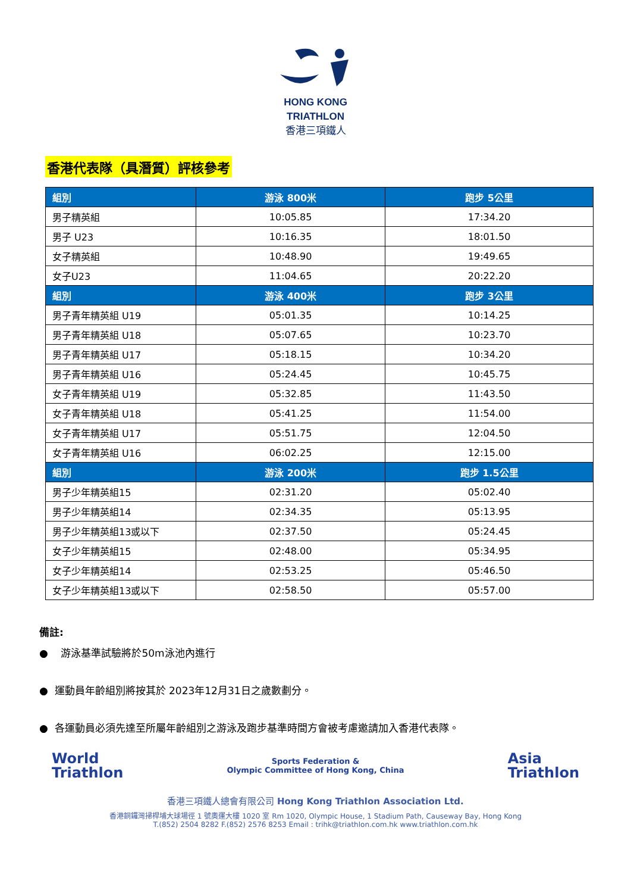HONG KONG
TRIATHLON
香港三項鐵人
香港代表隊（具潛質）評核參考
| 組別 | 游泳 800米 | 跑步 5公里 |
| --- | --- | --- |
| 男子精英組 | 10:05.85 | 17:34.20 |
| 男子 U23 | 10:16.35 | 18:01.50 |
| 女子精英組 | 10:48.90 | 19:49.65 |
| 女子U23 | 11:04.65 | 20:22.20 |
| 組別 | 游泳 400米 | 跑步 3公里 |
| 男子青年精英組 U19 | 05:01.35 | 10:14.25 |
| 男子青年精英組 U18 | 05:07.65 | 10:23.70 |
| 男子青年精英組 U17 | 05:18.15 | 10:34.20 |
| 男子青年精英組 U16 | 05:24.45 | 10:45.75 |
| 女子青年精英組 U19 | 05:32.85 | 11:43.50 |
| 女子青年精英組 U18 | 05:41.25 | 11:54.00 |
| 女子青年精英組 U17 | 05:51.75 | 12:04.50 |
| 女子青年精英組 U16 | 06:02.25 | 12:15.00 |
| 組別 | 游泳 200米 | 跑步 1.5公里 |
| 男子少年精英組15 | 02:31.20 | 05:02.40 |
| 男子少年精英組14 | 02:34.35 | 05:13.95 |
| 男子少年精英組13或以下 | 02:37.50 | 05:24.45 |
| 女子少年精英組15 | 02:48.00 | 05:34.95 |
| 女子少年精英組14 | 02:53.25 | 05:46.50 |
| 女子少年精英組13或以下 | 02:58.50 | 05:57.00 |
備註:
● 游泳基準試驗將於50m泳池內進行
● 運動員年齡組別將按其於 2023年12月31日之歲數劃分。
● 各運動員必須先達至所屬年齡組別之游泳及跑步基準時間方會被考慮邀請加入香港代表隊。
World
Triathlon
Sports Federation &
Olympic Committee of Hong Kong, China
Asia
Triathlon
香港三項鐵人總會有限公司 Hong Kong Triathlon Association Ltd.
香港銅鑼灣掃桿埔大球場徑 1 號奧運大樓 1020 室 Rm 1020, Olympic House, 1 Stadium Path, Causeway Bay, Hong Kong
T.(852) 2504 8282 F.(852) 2576 8253 Email : trihk@triathlon.com.hk www.triathlon.com.hk